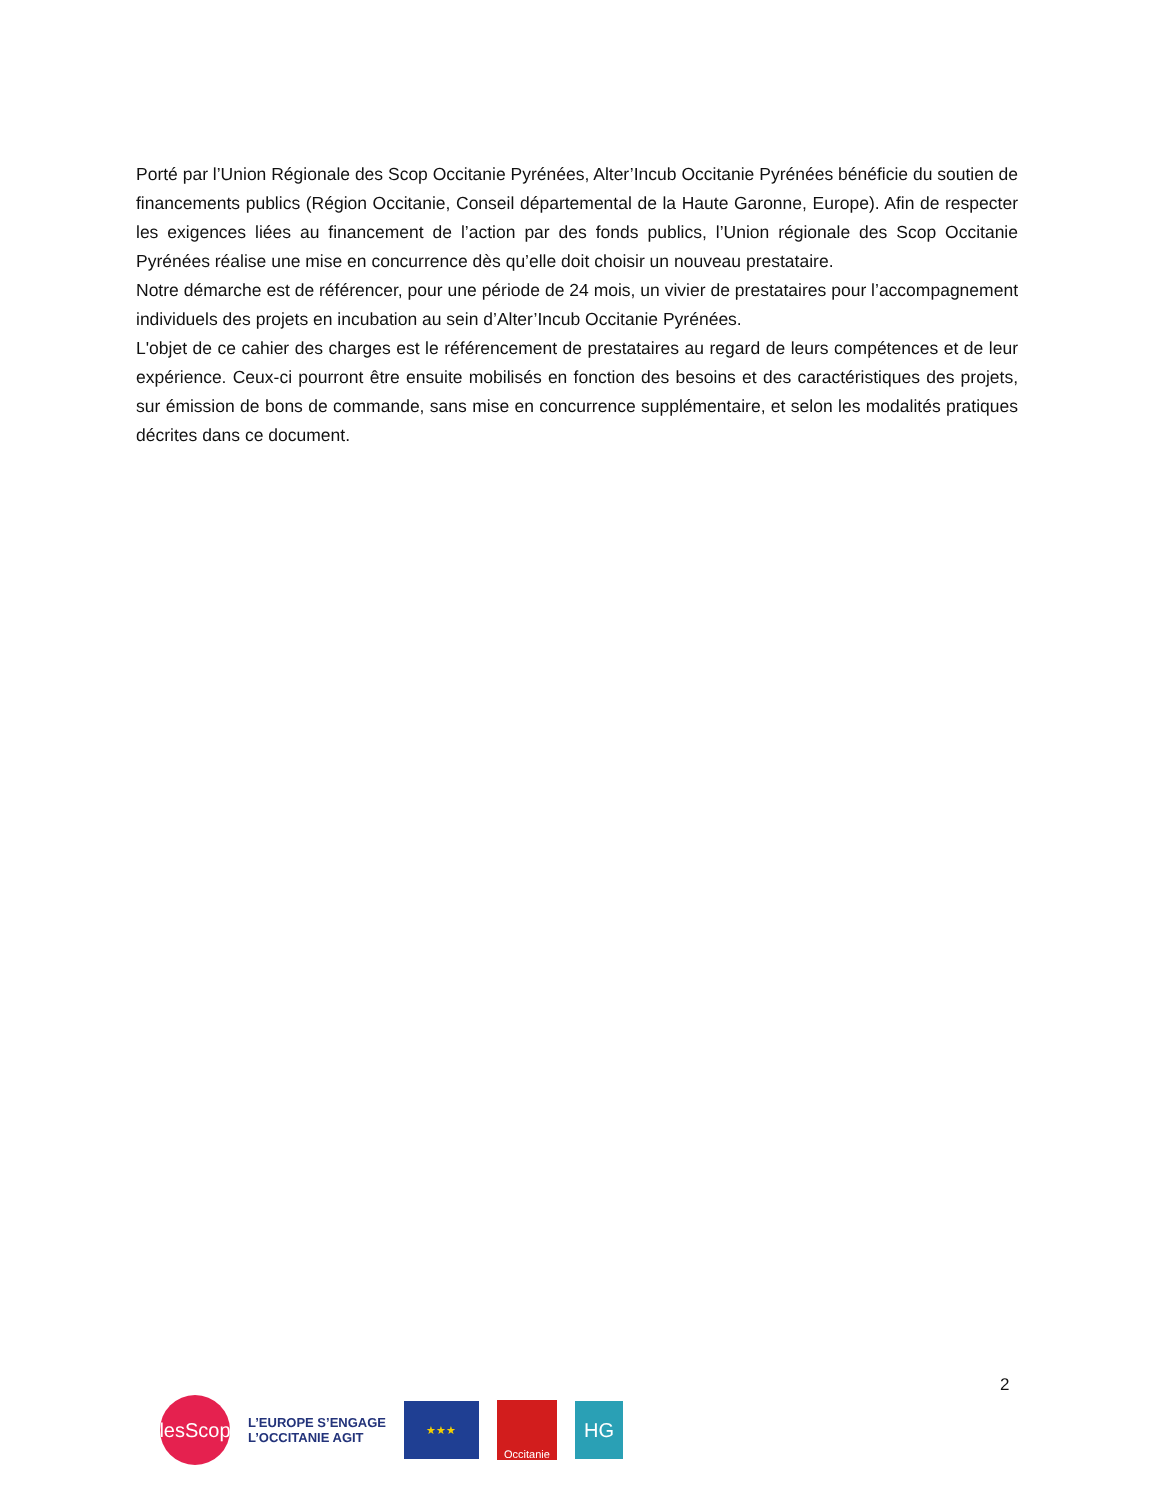Porté par l’Union Régionale des Scop Occitanie Pyrénées, Alter’Incub Occitanie Pyrénées bénéficie du soutien de financements publics (Région Occitanie, Conseil départemental de la Haute Garonne, Europe). Afin de respecter les exigences liées au financement de l’action par des fonds publics, l’Union régionale des Scop Occitanie Pyrénées réalise une mise en concurrence dès qu’elle doit choisir un nouveau prestataire.
Notre démarche est de référencer, pour une période de 24 mois, un vivier de prestataires pour l’accompagnement individuels des projets en incubation au sein d’Alter’Incub Occitanie Pyrénées.
L'objet de ce cahier des charges est le référencement de prestataires au regard de leurs compétences et de leur expérience. Ceux-ci pourront être ensuite mobilisés en fonction des besoins et des caractéristiques des projets, sur émission de bons de commande, sans mise en concurrence supplémentaire, et selon les modalités pratiques décrites dans ce document.
2
lesScop
L’EUROPE S’ENGAGE
L’OCCITANIE AGIT
★★★
Occitanie
HG